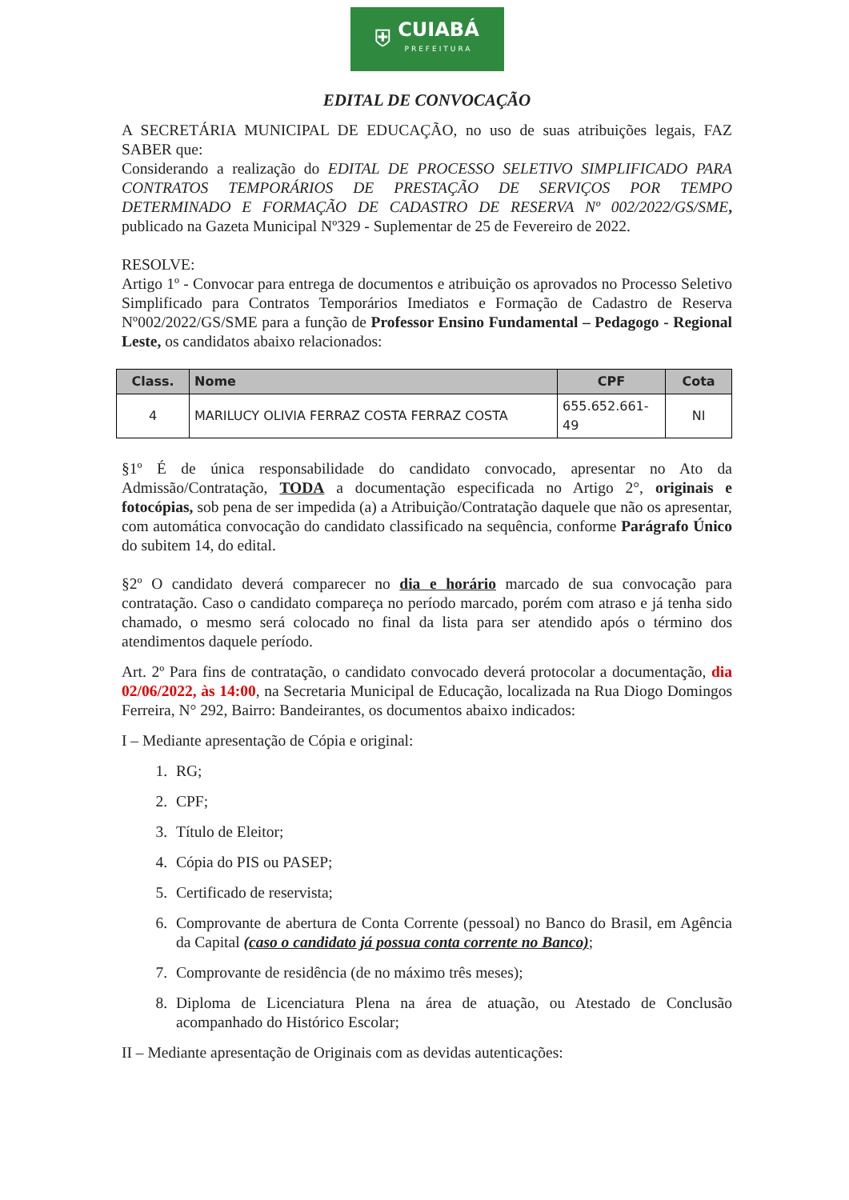⛨ CUIABÁ
PREFEITURA
EDITAL DE CONVOCAÇÃO
A SECRETÁRIA MUNICIPAL DE EDUCAÇÃO, no uso de suas atribuições legais, FAZ SABER que:
Considerando a realização do EDITAL DE PROCESSO SELETIVO SIMPLIFICADO PARA CONTRATOS TEMPORÁRIOS DE PRESTAÇÃO DE SERVIÇOS POR TEMPO DETERMINADO E FORMAÇÃO DE CADASTRO DE RESERVA Nº 002/2022/GS/SME, publicado na Gazeta Municipal Nº329 - Suplementar de 25 de Fevereiro de 2022.
RESOLVE:
Artigo 1º - Convocar para entrega de documentos e atribuição os aprovados no Processo Seletivo Simplificado para Contratos Temporários Imediatos e Formação de Cadastro de Reserva Nº002/2022/GS/SME para a função de Professor Ensino Fundamental – Pedagogo - Regional Leste, os candidatos abaixo relacionados:
| Class. | Nome | CPF | Cota |
| --- | --- | --- | --- |
| 4 | MARILUCY OLIVIA FERRAZ COSTA FERRAZ COSTA | 655.652.661-49 | NI |
§1º É de única responsabilidade do candidato convocado, apresentar no Ato da Admissão/Contratação, TODA a documentação especificada no Artigo 2°, originais e fotocópias, sob pena de ser impedida (a) a Atribuição/Contratação daquele que não os apresentar, com automática convocação do candidato classificado na sequência, conforme Parágrafo Único do subitem 14, do edital.
§2º O candidato deverá comparecer no dia e horário marcado de sua convocação para contratação. Caso o candidato compareça no período marcado, porém com atraso e já tenha sido chamado, o mesmo será colocado no final da lista para ser atendido após o término dos atendimentos daquele período.
Art. 2º Para fins de contratação, o candidato convocado deverá protocolar a documentação, dia 02/06/2022, às 14:00, na Secretaria Municipal de Educação, localizada na Rua Diogo Domingos Ferreira, N° 292, Bairro: Bandeirantes, os documentos abaixo indicados:
I – Mediante apresentação de Cópia e original:
1. RG;
2. CPF;
3. Título de Eleitor;
4. Cópia do PIS ou PASEP;
5. Certificado de reservista;
6. Comprovante de abertura de Conta Corrente (pessoal) no Banco do Brasil, em Agência da Capital (caso o candidato já possua conta corrente no Banco);
7. Comprovante de residência (de no máximo três meses);
8. Diploma de Licenciatura Plena na área de atuação, ou Atestado de Conclusão acompanhado do Histórico Escolar;
II – Mediante apresentação de Originais com as devidas autenticações: